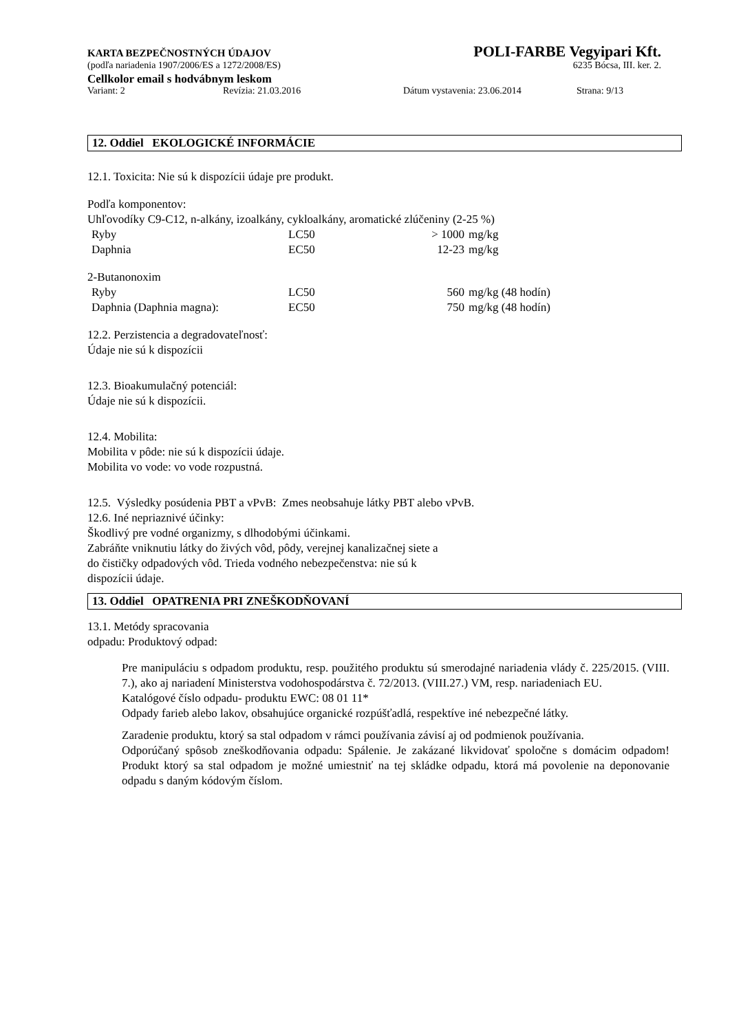KARTA BEZPEČNOSTNÝCH ÚDAJOV POLI-FARBE Vegyipari Kft.
(podľa nariadenia 1907/2006/ES a 1272/2008/ES) 6235 Bócsa, III. ker. 2.
Cellkolor email s hodvábnym leskom
Variant: 2 Revízia: 21.03.2016 Dátum vystavenia: 23.06.2014 Strana: 9/13
12. Oddiel EKOLOGICKÉ INFORMÁCIE
12.1. Toxicita: Nie sú k dispozícii údaje pre produkt.
Podľa komponentov:
Uhľovodíky C9-C12, n-alkány, izoalkány, cykloalkány, aromatické zlúčeniny (2-25 %)
| Ryby | LC50 | > 1000 | mg/kg |
| Daphnia | EC50 | 12-23 | mg/kg |
2-Butanonoxim
| Ryby | LC50 | 560 | mg/kg (48 hodín) |
| Daphnia (Daphnia magna): | EC50 | 750 | mg/kg (48 hodín) |
12.2. Perzistencia a degradovateľnosť:
Údaje nie sú k dispozícii
12.3. Bioakumulačný potenciál:
Údaje nie sú k dispozícii.
12.4. Mobilita:
Mobilita v pôde: nie sú k dispozícii údaje.
Mobilita vo vode: vo vode rozpustná.
12.5. Výsledky posúdenia PBT a vPvB: Zmes neobsahuje látky PBT alebo vPvB.
12.6. Iné nepriaznivé účinky:
Škodlivý pre vodné organizmy, s dlhodobými účinkami.
Zabráňte vniknutiu látky do živých vôd, pôdy, verejnej kanalizačnej siete a
do čističky odpadových vôd. Trieda vodného nebezpečenstva: nie sú k
dispozícii údaje.
13. Oddiel OPATRENIA PRI ZNEŠKODŇOVANÍ
13.1. Metódy spracovania
odpadu: Produktový odpad:
Pre manipuláciu s odpadom produktu, resp. použitého produktu sú smerodajné nariadenia vlády č. 225/2015. (VIII. 7.), ako aj nariadení Ministerstva vodohospodárstva č. 72/2013. (VIII.27.) VM, resp. nariadeniach EU.
Katalógové číslo odpadu- produktu EWC: 08 01 11*
Odpady farieb alebo lakov, obsahujúce organické rozpúšťadlá, respektíve iné nebezpečné látky.
Zaradenie produktu, ktorý sa stal odpadom v rámci používania závisí aj od podmienok používania.
Odporúčaný spôsob zneškodňovania odpadu: Spálenie. Je zakázané likvidovať spoločne s domácim odpadom! Produkt ktorý sa stal odpadom je možné umiestniť na tej skládke odpadu, ktorá má povolenie na deponovanie odpadu s daným kódovým číslom.